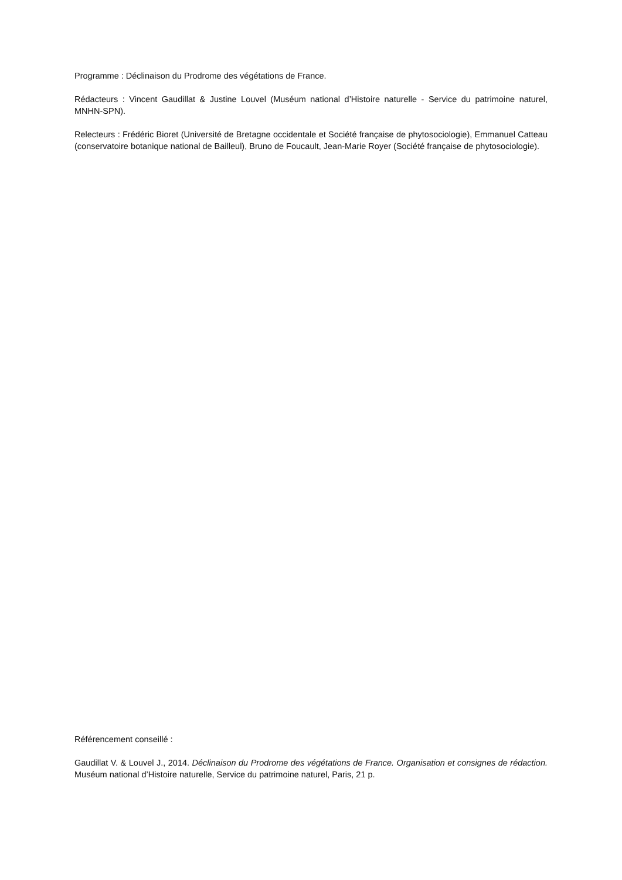Programme : Déclinaison du Prodrome des végétations de France.
Rédacteurs : Vincent Gaudillat & Justine Louvel (Muséum national d’Histoire naturelle - Service du patrimoine naturel, MNHN-SPN).
Relecteurs : Frédéric Bioret (Université de Bretagne occidentale et Société française de phytosociologie), Emmanuel Catteau (conservatoire botanique national de Bailleul), Bruno de Foucault, Jean-Marie Royer (Société française de phytosociologie).
Référencement conseillé :
Gaudillat V. & Louvel J., 2014. Déclinaison du Prodrome des végétations de France. Organisation et consignes de rédaction. Muséum national d’Histoire naturelle, Service du patrimoine naturel, Paris, 21 p.